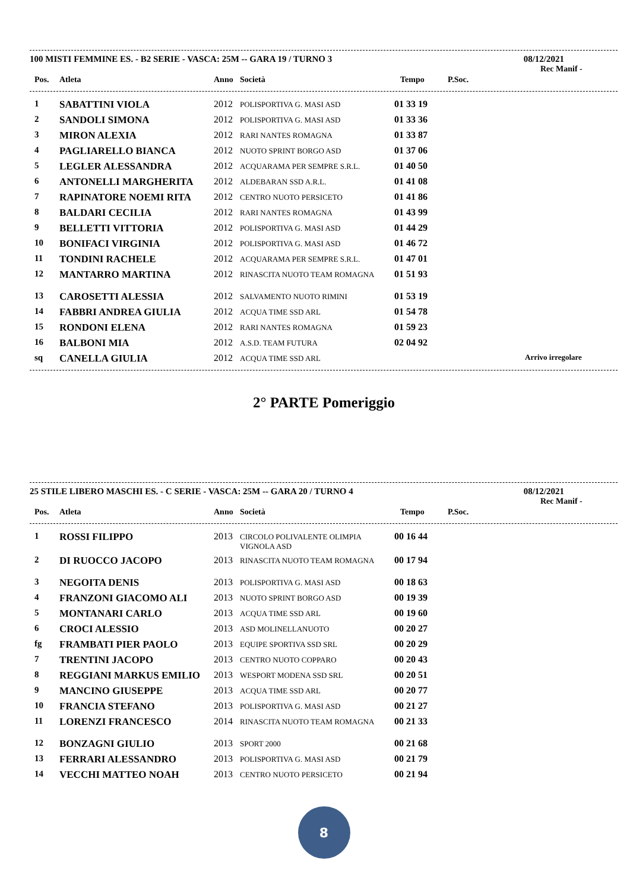100 MISTI FEMMINE ES. - B2 SERIE - VASCA: 25M -- GARA 19 / TURNO 3 08/12/2021
Rec Manif -
| Pos. | Atleta | Anno | Società | Tempo | P.Soc. |
| --- | --- | --- | --- | --- | --- |
| 1 | SABATTINI VIOLA | 2012 | POLISPORTIVA G. MASI ASD | 01 33 19 | |
| 2 | SANDOLI SIMONA | 2012 | POLISPORTIVA G. MASI ASD | 01 33 36 | |
| 3 | MIRON ALEXIA | 2012 | RARI NANTES ROMAGNA | 01 33 87 | |
| 4 | PAGLIARELLO BIANCA | 2012 | NUOTO SPRINT BORGO ASD | 01 37 06 | |
| 5 | LEGLER ALESSANDRA | 2012 | ACQUARAMA PER SEMPRE S.R.L. | 01 40 50 | |
| 6 | ANTONELLI MARGHERITA | 2012 | ALDEBARAN SSD A.R.L. | 01 41 08 | |
| 7 | RAPINATORE NOEMI RITA | 2012 | CENTRO NUOTO PERSICETO | 01 41 86 | |
| 8 | BALDARI CECILIA | 2012 | RARI NANTES ROMAGNA | 01 43 99 | |
| 9 | BELLETTI VITTORIA | 2012 | POLISPORTIVA G. MASI ASD | 01 44 29 | |
| 10 | BONIFACI VIRGINIA | 2012 | POLISPORTIVA G. MASI ASD | 01 46 72 | |
| 11 | TONDINI RACHELE | 2012 | ACQUARAMA PER SEMPRE S.R.L. | 01 47 01 | |
| 12 | MANTARRO MARTINA | 2012 | RINASCITA NUOTO TEAM ROMAGNA | 01 51 93 | |
| 13 | CAROSETTI ALESSIA | 2012 | SALVAMENTO NUOTO RIMINI | 01 53 19 | |
| 14 | FABBRI ANDREA GIULIA | 2012 | ACQUA TIME SSD ARL | 01 54 78 | |
| 15 | RONDONI ELENA | 2012 | RARI NANTES ROMAGNA | 01 59 23 | |
| 16 | BALBONI MIA | 2012 | A.S.D. TEAM FUTURA | 02 04 92 | |
| sq | CANELLA GIULIA | 2012 | ACQUA TIME SSD ARL | | Arrivo irregolare |
2° PARTE Pomeriggio
25 STILE LIBERO MASCHI ES. - C SERIE - VASCA: 25M -- GARA 20 / TURNO 4 08/12/2021
Rec Manif -
| Pos. | Atleta | Anno | Società | Tempo | P.Soc. |
| --- | --- | --- | --- | --- | --- |
| 1 | ROSSI FILIPPO | 2013 | CIRCOLO POLIVALENTE OLIMPIA VIGNOLA ASD | 00 16 44 | |
| 2 | DI RUOCCO JACOPO | 2013 | RINASCITA NUOTO TEAM ROMAGNA | 00 17 94 | |
| 3 | NEGOITA DENIS | 2013 | POLISPORTIVA G. MASI ASD | 00 18 63 | |
| 4 | FRANZONI GIACOMO ALI | 2013 | NUOTO SPRINT BORGO ASD | 00 19 39 | |
| 5 | MONTANARI CARLO | 2013 | ACQUA TIME SSD ARL | 00 19 60 | |
| 6 | CROCI ALESSIO | 2013 | ASD MOLINELLANUOTO | 00 20 27 | |
| fg | FRAMBATI PIER PAOLO | 2013 | EQUIPE SPORTIVA SSD SRL | 00 20 29 | |
| 7 | TRENTINI JACOPO | 2013 | CENTRO NUOTO COPPARO | 00 20 43 | |
| 8 | REGGIANI MARKUS EMILIO | 2013 | WESPORT MODENA SSD SRL | 00 20 51 | |
| 9 | MANCINO GIUSEPPE | 2013 | ACQUA TIME SSD ARL | 00 20 77 | |
| 10 | FRANCIA STEFANO | 2013 | POLISPORTIVA G. MASI ASD | 00 21 27 | |
| 11 | LORENZI FRANCESCO | 2014 | RINASCITA NUOTO TEAM ROMAGNA | 00 21 33 | |
| 12 | BONZAGNI GIULIO | 2013 | SPORT 2000 | 00 21 68 | |
| 13 | FERRARI ALESSANDRO | 2013 | POLISPORTIVA G. MASI ASD | 00 21 79 | |
| 14 | VECCHI MATTEO NOAH | 2013 | CENTRO NUOTO PERSICETO | 00 21 94 | |
8